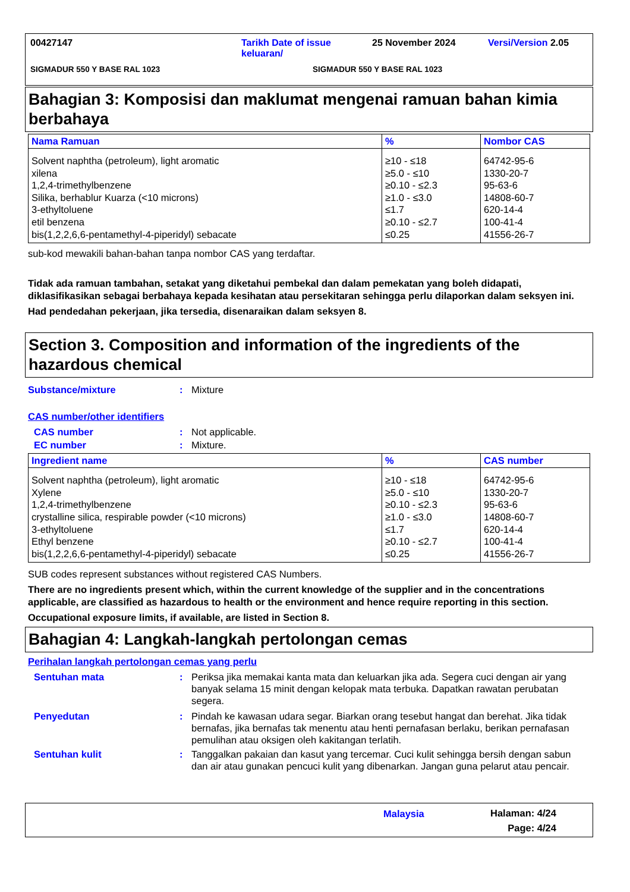00427147 Tarikh Date of issue keluaran/ 25 November 2024 Versi/Version 2.05
SIGMADUR 550 Y BASE RAL 1023 SIGMADUR 550 Y BASE RAL 1023
Bahagian 3: Komposisi dan maklumat mengenai ramuan bahan kimia berbahaya
| Nama Ramuan | % | Nombor CAS |
| --- | --- | --- |
| Solvent naphtha (petroleum), light aromatic xilena 1,2,4-trimethylbenzene Silika, berhablur Kuarza (<10 microns) 3-ethyltoluene etil benzena bis(1,2,2,6,6-pentamethyl-4-piperidyl) sebacate | ≥10 - ≤18 ≥5.0 - ≤10 ≥0.10 - ≤2.3 ≥1.0 - ≤3.0 ≤1.7 ≥0.10 - ≤2.7 ≤0.25 | 64742-95-6 1330-20-7 95-63-6 14808-60-7 620-14-4 100-41-4 41556-26-7 |
sub-kod mewakili bahan-bahan tanpa nombor CAS yang terdaftar.
Tidak ada ramuan tambahan, setakat yang diketahui pembekal dan dalam pemekatan yang boleh didapati, diklasifikasikan sebagai berbahaya kepada kesihatan atau persekitaran sehingga perlu dilaporkan dalam seksyen ini.
Had pendedahan pekerjaan, jika tersedia, disenaraikan dalam seksyen 8.
Section 3. Composition and information of the ingredients of the hazardous chemical
Substance/mixture: Mixture
CAS number/other identifiers
CAS number: Not applicable.
EC number: Mixture.
| Ingredient name | % | CAS number |
| --- | --- | --- |
| Solvent naphtha (petroleum), light aromatic Xylene 1,2,4-trimethylbenzene crystalline silica, respirable powder (<10 microns) 3-ethyltoluene Ethyl benzene bis(1,2,2,6,6-pentamethyl-4-piperidyl) sebacate | ≥10 - ≤18 ≥5.0 - ≤10 ≥0.10 - ≤2.3 ≥1.0 - ≤3.0 ≤1.7 ≥0.10 - ≤2.7 ≤0.25 | 64742-95-6 1330-20-7 95-63-6 14808-60-7 620-14-4 100-41-4 41556-26-7 |
SUB codes represent substances without registered CAS Numbers.
There are no ingredients present which, within the current knowledge of the supplier and in the concentrations applicable, are classified as hazardous to health or the environment and hence require reporting in this section.
Occupational exposure limits, if available, are listed in Section 8.
Bahagian 4: Langkah-langkah pertolongan cemas
Perihalan langkah pertolongan cemas yang perlu
Sentuhan mata: Periksa jika memakai kanta mata dan keluarkan jika ada. Segera cuci dengan air yang banyak selama 15 minit dengan kelopak mata terbuka. Dapatkan rawatan perubatan segera.
Penyedutan: Pindah ke kawasan udara segar. Biarkan orang tesebut hangat dan berehat. Jika tidak bernafas, jika bernafas tak menentu atau henti pernafasan berlaku, berikan pernafasan pemulihan atau oksigen oleh kakitangan terlatih.
Sentuhan kulit: Tanggalkan pakaian dan kasut yang tercemar. Cuci kulit sehingga bersih dengan sabun dan air atau gunakan pencuci kulit yang dibenarkan. Jangan guna pelarut atau pencair.
Malaysia Halaman: 4/24
Page: 4/24